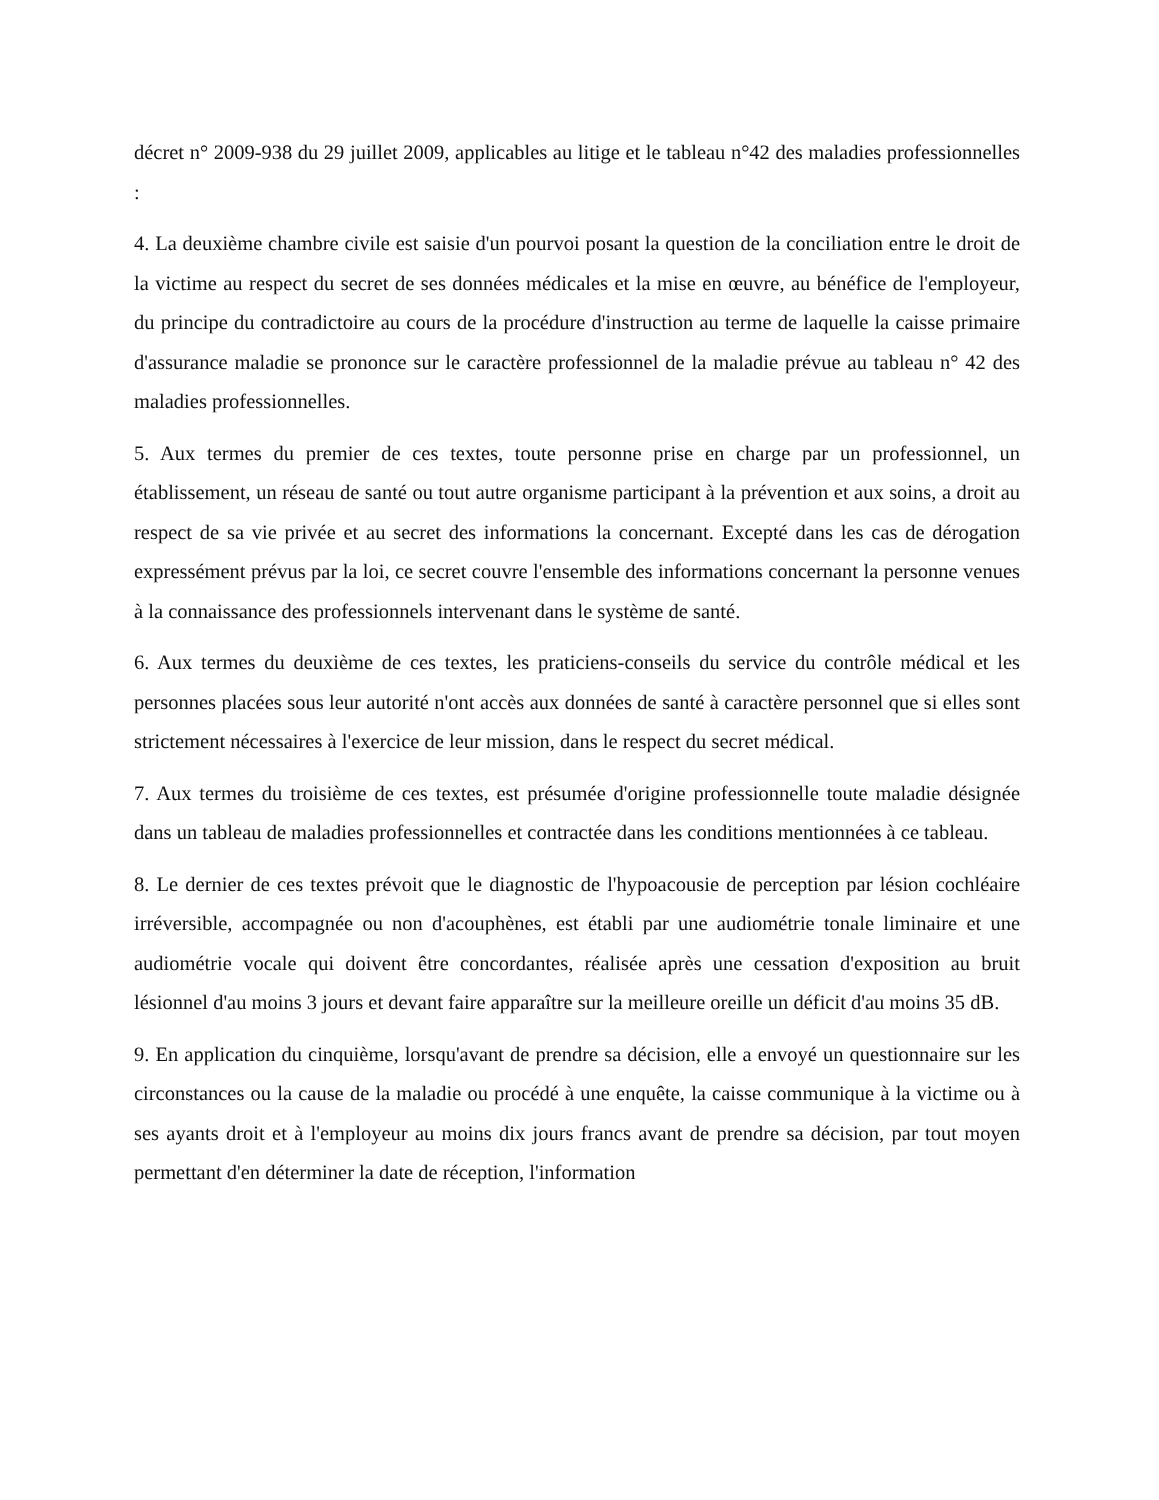décret n° 2009-938 du 29 juillet 2009, applicables au litige et le tableau n°42 des maladies professionnelles :
4. La deuxième chambre civile est saisie d'un pourvoi posant la question de la conciliation entre le droit de la victime au respect du secret de ses données médicales et la mise en œuvre, au bénéfice de l'employeur, du principe du contradictoire au cours de la procédure d'instruction au terme de laquelle la caisse primaire d'assurance maladie se prononce sur le caractère professionnel de la maladie prévue au tableau n° 42 des maladies professionnelles.
5. Aux termes du premier de ces textes, toute personne prise en charge par un professionnel, un établissement, un réseau de santé ou tout autre organisme participant à la prévention et aux soins, a droit au respect de sa vie privée et au secret des informations la concernant. Excepté dans les cas de dérogation expressément prévus par la loi, ce secret couvre l'ensemble des informations concernant la personne venues à la connaissance des professionnels intervenant dans le système de santé.
6. Aux termes du deuxième de ces textes, les praticiens-conseils du service du contrôle médical et les personnes placées sous leur autorité n'ont accès aux données de santé à caractère personnel que si elles sont strictement nécessaires à l'exercice de leur mission, dans le respect du secret médical.
7. Aux termes du troisième de ces textes, est présumée d'origine professionnelle toute maladie désignée dans un tableau de maladies professionnelles et contractée dans les conditions mentionnées à ce tableau.
8. Le dernier de ces textes prévoit que le diagnostic de l'hypoacousie de perception par lésion cochléaire irréversible, accompagnée ou non d'acouphènes, est établi par une audiométrie tonale liminaire et une audiométrie vocale qui doivent être concordantes, réalisée après une cessation d'exposition au bruit lésionnel d'au moins 3 jours et devant faire apparaître sur la meilleure oreille un déficit d'au moins 35 dB.
9. En application du cinquième, lorsqu'avant de prendre sa décision, elle a envoyé un questionnaire sur les circonstances ou la cause de la maladie ou procédé à une enquête, la caisse communique à la victime ou à ses ayants droit et à l'employeur au moins dix jours francs avant de prendre sa décision, par tout moyen permettant d'en déterminer la date de réception, l'information